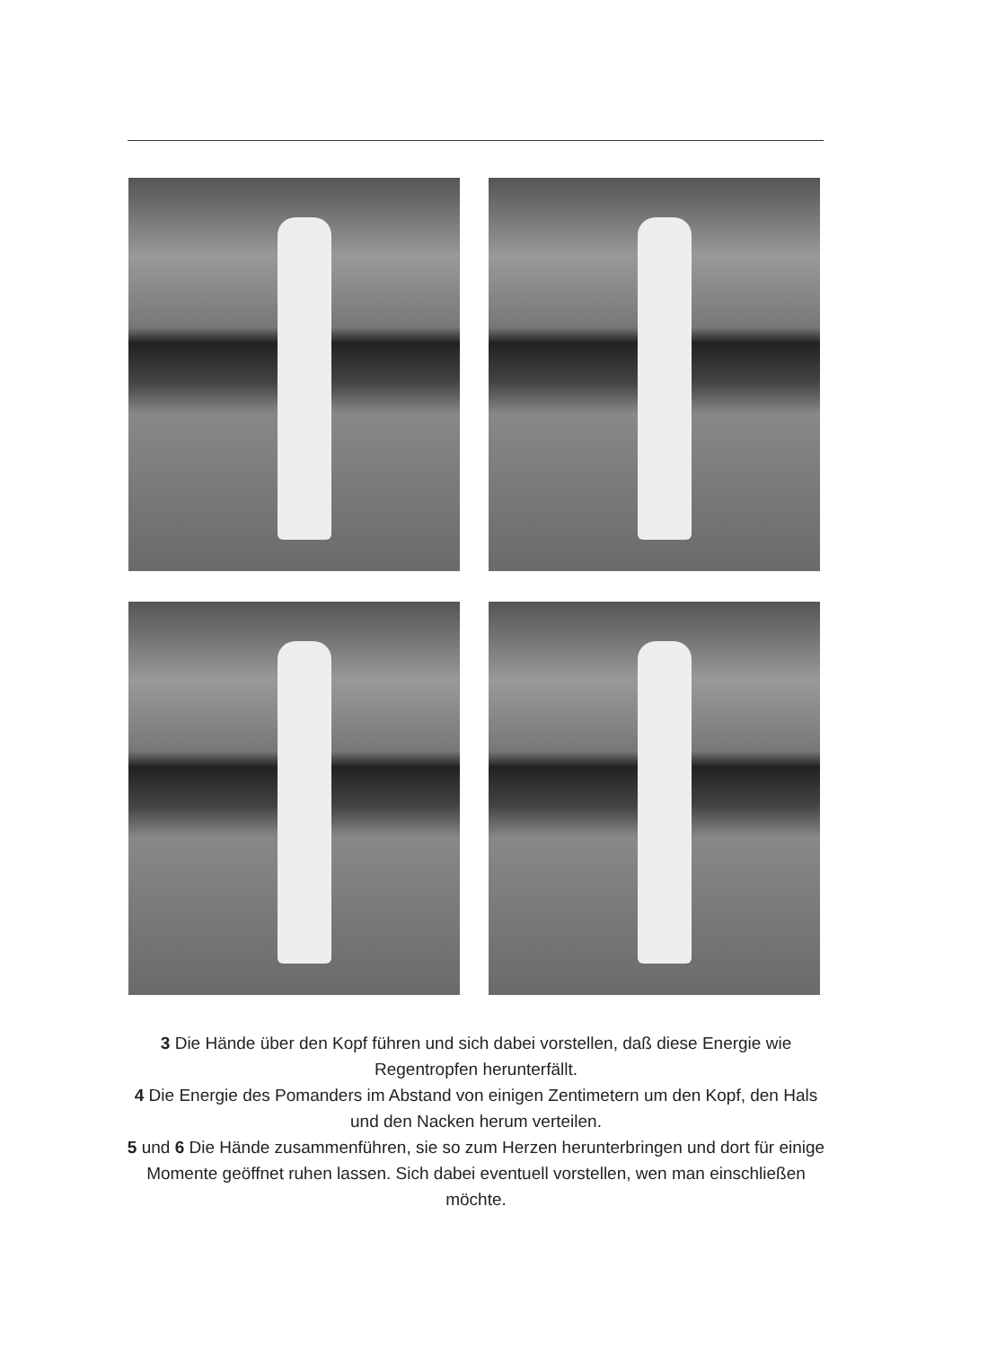3 Die Hände über den Kopf führen und sich dabei vorstellen, daß diese Energie wie Regentropfen herunterfällt.
4 Die Energie des Pomanders im Abstand von einigen Zentimetern um den Kopf, den Hals und den Nacken herum verteilen.
5 und 6 Die Hände zusammenführen, sie so zum Herzen herunterbringen und dort für einige Momente geöffnet ruhen lassen. Sich dabei eventuell vorstellen, wen man einschließen möchte.